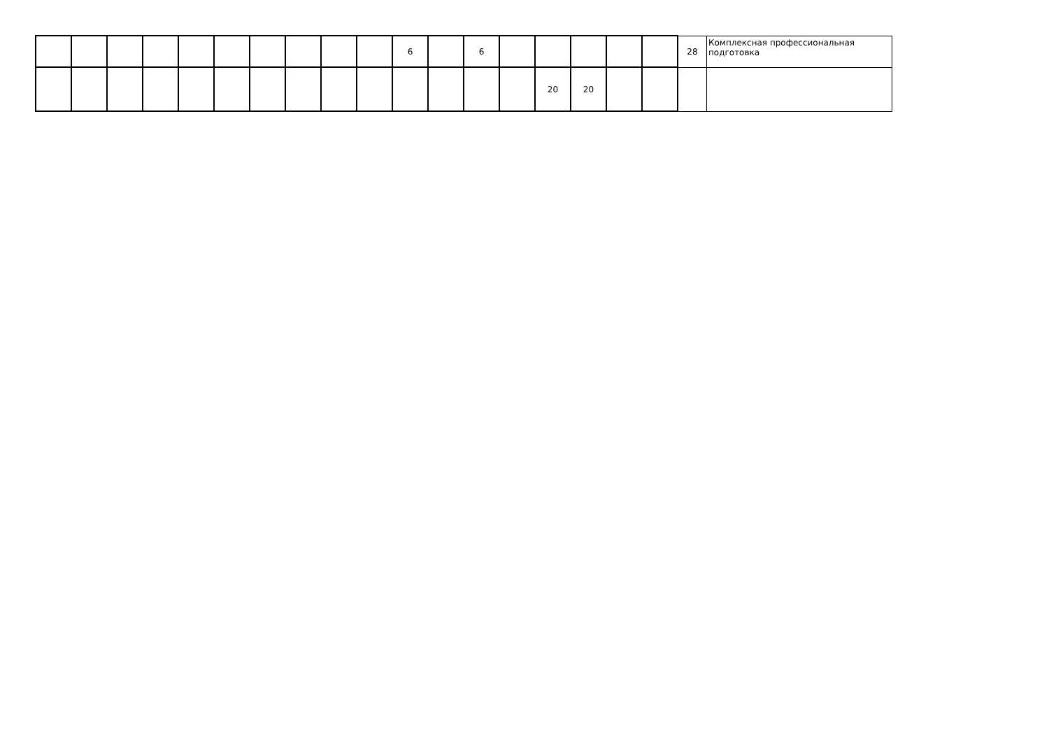| | | | | | | | | | | 6 | | 6 | | | | | | 28 | Комплексная профессиональная подготовка |
| | | | | | | | | | | | | | | 20 | 20 | | | | |